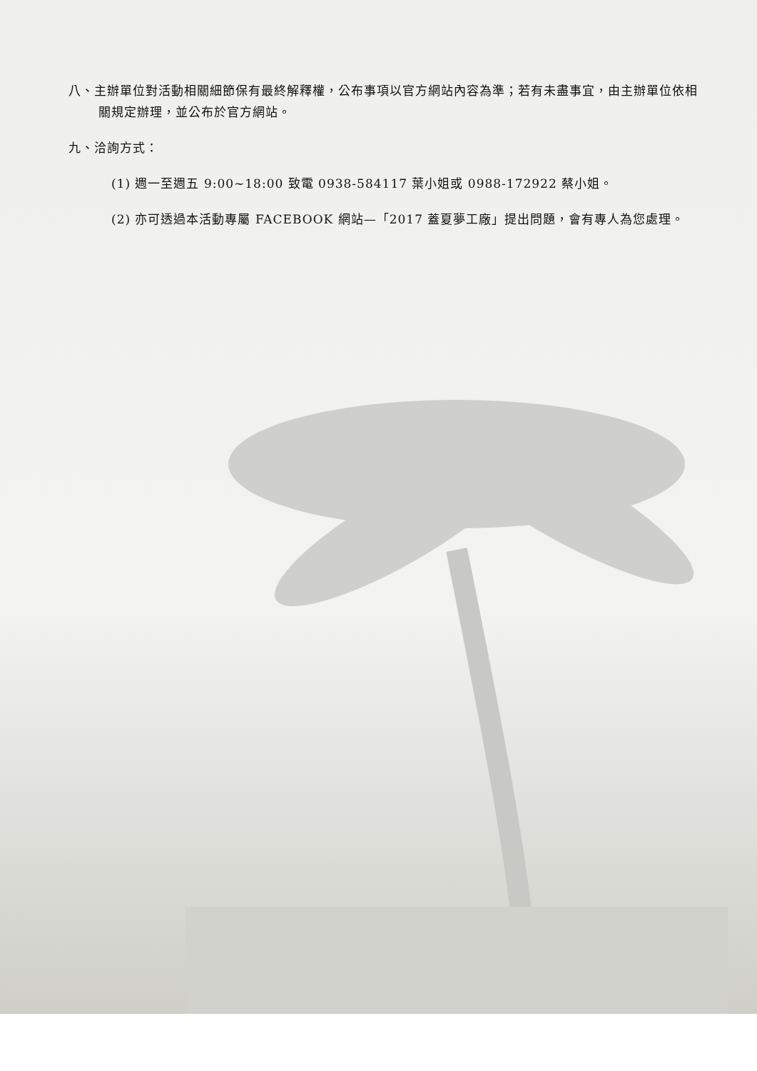八、主辦單位對活動相關細節保有最終解釋權，公布事項以官方網站內容為準；若有未盡事宜，由主辦單位依相關規定辦理，並公布於官方網站。
九、洽詢方式：
(1) 週一至週五 9:00~18:00 致電 0938-584117 葉小姐或 0988-172922 蔡小姐。
(2) 亦可透過本活動專屬 FACEBOOK 網站—「2017 蓋夏夢工廠」提出問題，會有專人為您處理。